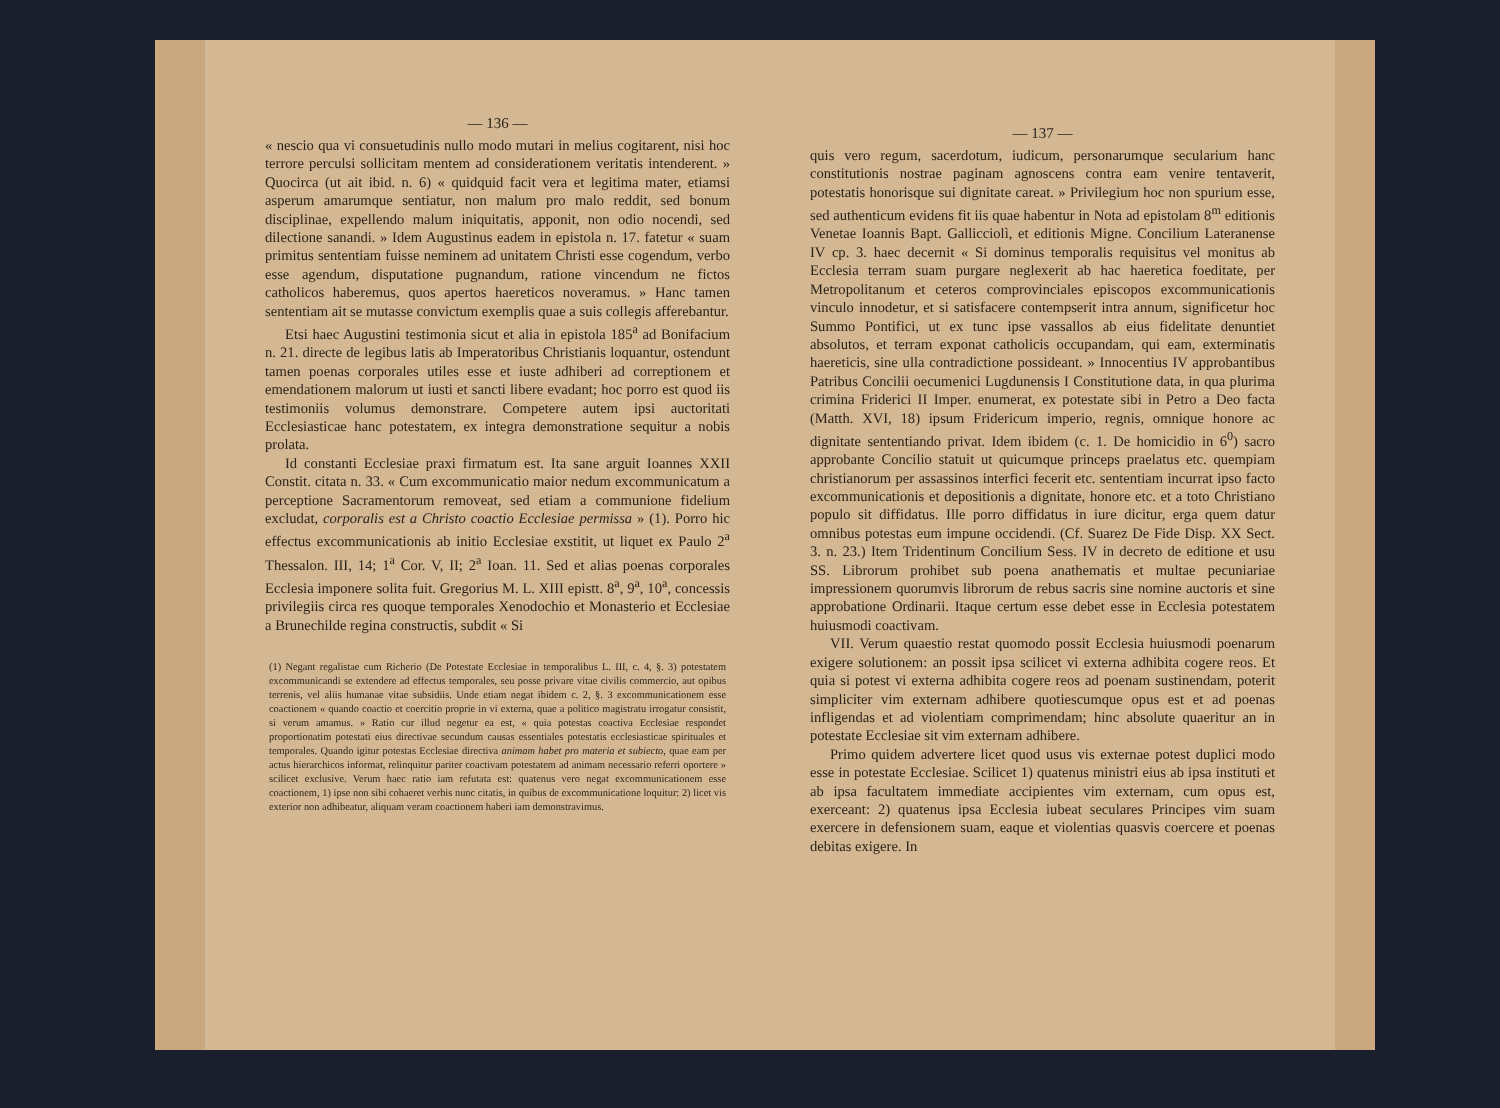— 136 —
« nescio qua vi consuetudinis nullo modo mutari in melius cogitarent, nisi hoc terrore perculsi sollicitam mentem ad considerationem veritatis intenderent. » Quocirca (ut ait ibid. n. 6) « quidquid facit vera et legitima mater, etiamsi asperum amarumque sentiatur, non malum pro malo reddit, sed bonum disciplinae, expellendo malum iniquitatis, apponit, non odio nocendi, sed dilectione sanandi. » Idem Augustinus eadem in epistola n. 17. fatetur « suam primitus sententiam fuisse neminem ad unitatem Christi esse cogendum, verbo esse agendum, disputatione pugnandum, ratione vincendum ne fictos catholicos haberemus, quos apertos haereticos noveramus. » Hanc tamen sententiam ait se mutasse convictum exemplis quae a suis collegis afferebantur.
Etsi haec Augustini testimonia sicut et alia in epistola 185<sup>a</sup> ad Bonifacium n. 21. directe de legibus latis ab Imperatoribus Christianis loquantur, ostendunt tamen poenas corporales utiles esse et iuste adhiberi ad correptionem et emendationem malorum ut iusti et sancti libere evadant; hoc porro est quod iis testimoniis volumus demonstrare. Competere autem ipsi auctoritati Ecclesiasticae hanc potestatem, ex integra demonstratione sequitur a nobis prolata.
Id constanti Ecclesiae praxi firmatum est. Ita sane arguit Ioannes XXII Constit. citata n. 33. « Cum excommunicatio maior nedum excommunicatum a perceptione Sacramentorum removeat, sed etiam a communione fidelium excludat, corporalis est a Christo coactio Ecclesiae permissa » (1). Porro hic effectus excommunicationis ab initio Ecclesiae exstitit, ut liquet ex Paulo 2<sup>a</sup> Thessalon. III, 14; 1<sup>a</sup> Cor. V, II; 2<sup>a</sup> Ioan. 11. Sed et alias poenas corporales Ecclesia imponere solita fuit. Gregorius M. L. XIII epistt. 8<sup>a</sup>, 9<sup>a</sup>, 10<sup>a</sup>, concessis privilegiis circa res quoque temporales Xenodochio et Monasterio et Ecclesiae a Brunechilde regina constructis, subdit « Si
(1) Negant regalistae cum Richerio (De Potestate Ecclesiae in temporalibus L. III, c. 4, §. 3) potestatem excommunicandi se extendere ad effectus temporales, seu posse privare vitae civilis commercio, aut opibus terrenis, vel aliis humanae vitae subsidiis. Unde etiam negat ibidem c. 2, §. 3 excommunicationem esse coactionem « quando coactio et coercitio proprie in vi externa, quae a politico magistratu irrogatur consistit, si verum amamus. » Ratio cur illud negetur ea est, « quia potestas coactiva Ecclesiae respondet proportionatim potestati eius directivae secundum causas essentiales potestatis ecclesiasticae spirituales et temporales. Quando igitur potestas Ecclesiae directiva animam habet pro materia et subiecto, quae eam per actus hierarchicos informat, relinquitur pariter coactivam potestatem ad animam necessario referri oportere » scilicet exclusive. Verum haec ratio iam refutata est: quatenus vero negat excommunicationem esse coactionem, 1) ipse non sibi cohaeret verbis nunc citatis, in quibus de excommunicatione loquitur: 2) licet vis exterior non adhibeatur, aliquam veram coactionem haberi iam demonstravimus.
— 137 —
quis vero regum, sacerdotum, iudicum, personarumque secularium hanc constitutionis nostrae paginam agnoscens contra eam venire tentaverit, potestatis honorisque sui dignitate careat. » Privilegium hoc non spurium esse, sed authenticum evidens fit iis quae habentur in Nota ad epistolam 8<sup>m</sup> editionis Venetae Ioannis Bapt. Gallicciolì, et editionis Migne. Concilium Lateranense IV cp. 3. haec decernit « Si dominus temporalis requisitus vel monitus ab Ecclesia terram suam purgare neglexerit ab hac haeretica foeditate, per Metropolitanum et ceteros comprovinciales episcopos excommunicationis vinculo innodetur, et si satisfacere contempserit intra annum, significetur hoc Summo Pontifici, ut ex tunc ipse vassallos ab eius fidelitate denuntiet absolutos, et terram exponat catholicis occupandam, qui eam, exterminatis haereticis, sine ulla contradictione possideant. » Innocentius IV approbantibus Patribus Concilii oecumenici Lugdunensis I Constitutione data, in qua plurima crimina Friderici II Imper. enumerat, ex potestate sibi in Petro a Deo facta (Matth. XVI, 18) ipsum Fridericum imperio, regnis, omnique honore ac dignitate sententiando privat. Idem ibidem (c. 1. De homicidio in 6<sup>0</sup>) sacro approbante Concilio statuit ut quicumque princeps praelatus etc. quempiam christianorum per assassinos interfici fecerit etc. sententiam incurrat ipso facto excommunicationis et depositionis a dignitate, honore etc. et a toto Christiano populo sit diffidatus. Ille porro diffidatus in iure dicitur, erga quem datur omnibus potestas eum impune occidendi. (Cf. Suarez De Fide Disp. XX Sect. 3. n. 23.) Item Tridentinum Concilium Sess. IV in decreto de editione et usu SS. Librorum prohibet sub poena anathematis et multae pecuniariae impressionem quorumvis librorum de rebus sacris sine nomine auctoris et sine approbatione Ordinarii. Itaque certum esse debet esse in Ecclesia potestatem huiusmodi coactivam.
VII. Verum quaestio restat quomodo possit Ecclesia huiusmodi poenarum exigere solutionem: an possit ipsa scilicet vi externa adhibita cogere reos. Et quia si potest vi externa adhibita cogere reos ad poenam sustinendam, poterit simpliciter vim externam adhibere quotiescumque opus est et ad poenas infligendas et ad violentiam comprimendam; hinc absolute quaeritur an in potestate Ecclesiae sit vim externam adhibere.
Primo quidem advertere licet quod usus vis externae potest duplici modo esse in potestate Ecclesiae. Scilicet 1) quatenus ministri eius ab ipsa instituti et ab ipsa facultatem immediate accipientes vim externam, cum opus est, exerceant: 2) quatenus ipsa Ecclesia iubeat seculares Principes vim suam exercere in defensionem suam, eaque et violentias quasvis coercere et poenas debitas exigere. In